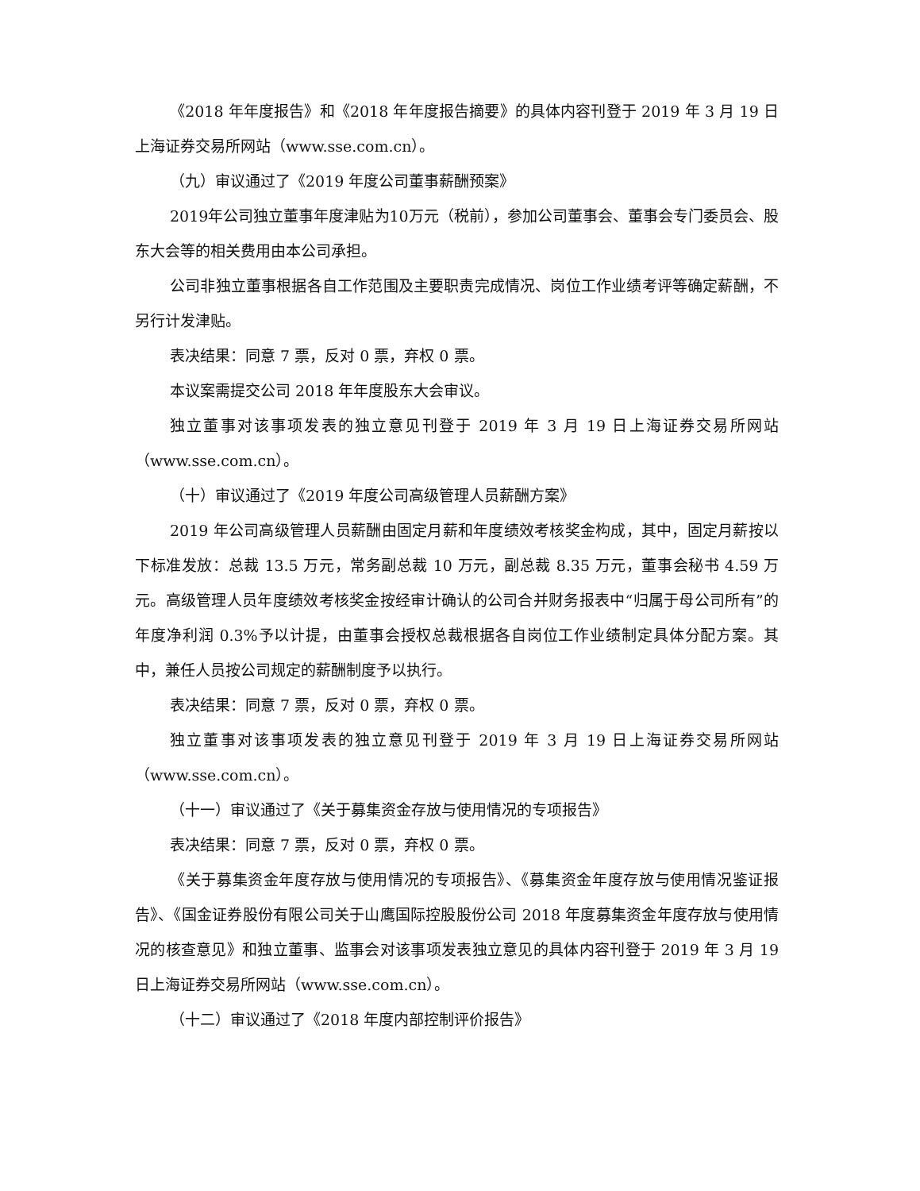《2018 年年度报告》和《2018 年年度报告摘要》的具体内容刊登于 2019 年 3 月 19 日上海证券交易所网站（www.sse.com.cn）。
（九）审议通过了《2019 年度公司董事薪酬预案》
2019年公司独立董事年度津贴为10万元（税前），参加公司董事会、董事会专门委员会、股东大会等的相关费用由本公司承担。
公司非独立董事根据各自工作范围及主要职责完成情况、岗位工作业绩考评等确定薪酬，不另行计发津贴。
表决结果：同意 7 票，反对 0 票，弃权 0 票。
本议案需提交公司 2018 年年度股东大会审议。
独立董事对该事项发表的独立意见刊登于 2019 年 3 月 19 日上海证券交易所网站（www.sse.com.cn）。
（十）审议通过了《2019 年度公司高级管理人员薪酬方案》
2019 年公司高级管理人员薪酬由固定月薪和年度绩效考核奖金构成，其中，固定月薪按以下标准发放：总裁 13.5 万元，常务副总裁 10 万元，副总裁 8.35 万元，董事会秘书 4.59 万元。高级管理人员年度绩效考核奖金按经审计确认的公司合并财务报表中“归属于母公司所有”的年度净利润 0.3%予以计提，由董事会授权总裁根据各自岗位工作业绩制定具体分配方案。其中，兼任人员按公司规定的薪酬制度予以执行。
表决结果：同意 7 票，反对 0 票，弃权 0 票。
独立董事对该事项发表的独立意见刊登于 2019 年 3 月 19 日上海证券交易所网站（www.sse.com.cn）。
（十一）审议通过了《关于募集资金存放与使用情况的专项报告》
表决结果：同意 7 票，反对 0 票，弃权 0 票。
《关于募集资金年度存放与使用情况的专项报告》、《募集资金年度存放与使用情况鉴证报告》、《国金证券股份有限公司关于山鹰国际控股股份公司 2018 年度募集资金年度存放与使用情况的核查意见》和独立董事、监事会对该事项发表独立意见的具体内容刊登于 2019 年 3 月 19 日上海证券交易所网站（www.sse.com.cn）。
（十二）审议通过了《2018 年度内部控制评价报告》